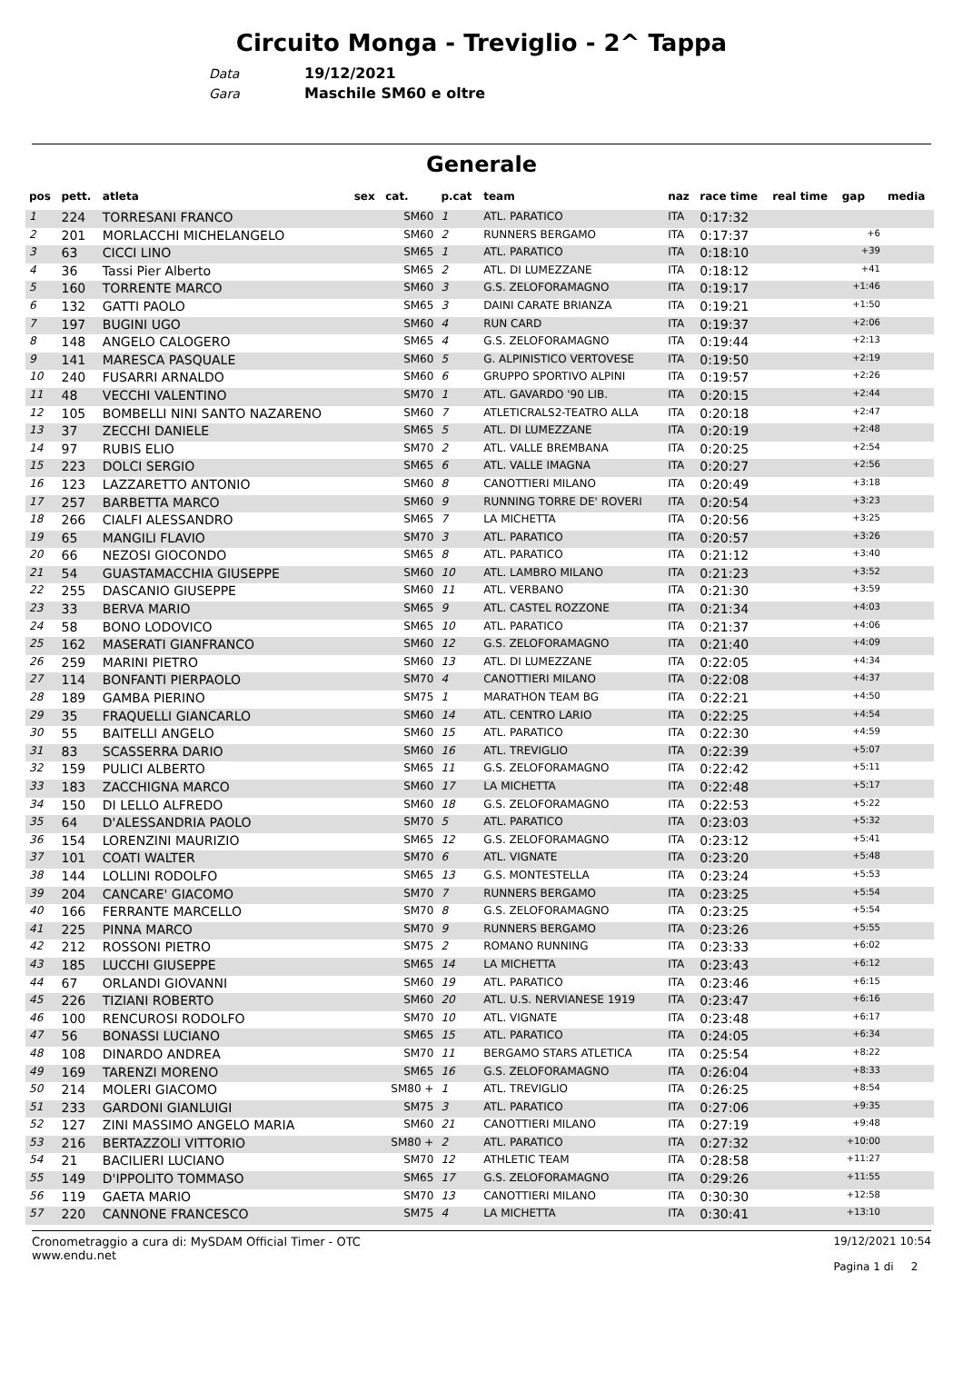Circuito Monga - Treviglio - 2^ Tappa
Data 19/12/2021
Gara Maschile SM60 e oltre
Generale
| pos | pett. | atleta | sex | cat. | p.cat | team | naz | race time | real time | gap | media |
| --- | --- | --- | --- | --- | --- | --- | --- | --- | --- | --- | --- |
| 1 | 224 | TORRESANI FRANCO | | SM60 | 1 | ATL. PARATICO | ITA | 0:17:32 | | | |
| 2 | 201 | MORLACCHI MICHELANGELO | | SM60 | 2 | RUNNERS BERGAMO | ITA | 0:17:37 | | +6 | |
| 3 | 63 | CICCI LINO | | SM65 | 1 | ATL. PARATICO | ITA | 0:18:10 | | +39 | |
| 4 | 36 | Tassi Pier Alberto | | SM65 | 2 | ATL. DI LUMEZZANE | ITA | 0:18:12 | | +41 | |
| 5 | 160 | TORRENTE MARCO | | SM60 | 3 | G.S. ZELOFORAMAGNO | ITA | 0:19:17 | | +1:46 | |
| 6 | 132 | GATTI PAOLO | | SM65 | 3 | DAINI CARATE BRIANZA | ITA | 0:19:21 | | +1:50 | |
| 7 | 197 | BUGINI UGO | | SM60 | 4 | RUN CARD | ITA | 0:19:37 | | +2:06 | |
| 8 | 148 | ANGELO CALOGERO | | SM65 | 4 | G.S. ZELOFORAMAGNO | ITA | 0:19:44 | | +2:13 | |
| 9 | 141 | MARESCA PASQUALE | | SM60 | 5 | G. ALPINISTICO VERTOVESE | ITA | 0:19:50 | | +2:19 | |
| 10 | 240 | FUSARRI ARNALDO | | SM60 | 6 | GRUPPO SPORTIVO ALPINI | ITA | 0:19:57 | | +2:26 | |
| 11 | 48 | VECCHI VALENTINO | | SM70 | 1 | ATL. GAVARDO '90 LIB. | ITA | 0:20:15 | | +2:44 | |
| 12 | 105 | BOMBELLI NINI SANTO NAZARENO | | SM60 | 7 | ATLETICRALS2-TEATRO ALLA | ITA | 0:20:18 | | +2:47 | |
| 13 | 37 | ZECCHI DANIELE | | SM65 | 5 | ATL. DI LUMEZZANE | ITA | 0:20:19 | | +2:48 | |
| 14 | 97 | RUBIS ELIO | | SM70 | 2 | ATL. VALLE BREMBANA | ITA | 0:20:25 | | +2:54 | |
| 15 | 223 | DOLCI SERGIO | | SM65 | 6 | ATL. VALLE IMAGNA | ITA | 0:20:27 | | +2:56 | |
| 16 | 123 | LAZZARETTO ANTONIO | | SM60 | 8 | CANOTTIERI MILANO | ITA | 0:20:49 | | +3:18 | |
| 17 | 257 | BARBETTA MARCO | | SM60 | 9 | RUNNING TORRE DE' ROVERI | ITA | 0:20:54 | | +3:23 | |
| 18 | 266 | CIALFI ALESSANDRO | | SM65 | 7 | LA MICHETTA | ITA | 0:20:56 | | +3:25 | |
| 19 | 65 | MANGILI FLAVIO | | SM70 | 3 | ATL. PARATICO | ITA | 0:20:57 | | +3:26 | |
| 20 | 66 | NEZOSI GIOCONDO | | SM65 | 8 | ATL. PARATICO | ITA | 0:21:12 | | +3:40 | |
| 21 | 54 | GUASTAMACCHIA GIUSEPPE | | SM60 | 10 | ATL. LAMBRO MILANO | ITA | 0:21:23 | | +3:52 | |
| 22 | 255 | DASCANIO GIUSEPPE | | SM60 | 11 | ATL. VERBANO | ITA | 0:21:30 | | +3:59 | |
| 23 | 33 | BERVA MARIO | | SM65 | 9 | ATL. CASTEL ROZZONE | ITA | 0:21:34 | | +4:03 | |
| 24 | 58 | BONO LODOVICO | | SM65 | 10 | ATL. PARATICO | ITA | 0:21:37 | | +4:06 | |
| 25 | 162 | MASERATI GIANFRANCO | | SM60 | 12 | G.S. ZELOFORAMAGNO | ITA | 0:21:40 | | +4:09 | |
| 26 | 259 | MARINI PIETRO | | SM60 | 13 | ATL. DI LUMEZZANE | ITA | 0:22:05 | | +4:34 | |
| 27 | 114 | BONFANTI PIERPAOLO | | SM70 | 4 | CANOTTIERI MILANO | ITA | 0:22:08 | | +4:37 | |
| 28 | 189 | GAMBA PIERINO | | SM75 | 1 | MARATHON TEAM BG | ITA | 0:22:21 | | +4:50 | |
| 29 | 35 | FRAQUELLI GIANCARLO | | SM60 | 14 | ATL. CENTRO LARIO | ITA | 0:22:25 | | +4:54 | |
| 30 | 55 | BAITELLI ANGELO | | SM60 | 15 | ATL. PARATICO | ITA | 0:22:30 | | +4:59 | |
| 31 | 83 | SCASSERRA DARIO | | SM60 | 16 | ATL. TREVIGLIO | ITA | 0:22:39 | | +5:07 | |
| 32 | 159 | PULICI ALBERTO | | SM65 | 11 | G.S. ZELOFORAMAGNO | ITA | 0:22:42 | | +5:11 | |
| 33 | 183 | ZACCHIGNA MARCO | | SM60 | 17 | LA MICHETTA | ITA | 0:22:48 | | +5:17 | |
| 34 | 150 | DI LELLO ALFREDO | | SM60 | 18 | G.S. ZELOFORAMAGNO | ITA | 0:22:53 | | +5:22 | |
| 35 | 64 | D'ALESSANDRIA PAOLO | | SM70 | 5 | ATL. PARATICO | ITA | 0:23:03 | | +5:32 | |
| 36 | 154 | LORENZINI MAURIZIO | | SM65 | 12 | G.S. ZELOFORAMAGNO | ITA | 0:23:12 | | +5:41 | |
| 37 | 101 | COATI WALTER | | SM70 | 6 | ATL. VIGNATE | ITA | 0:23:20 | | +5:48 | |
| 38 | 144 | LOLLINI RODOLFO | | SM65 | 13 | G.S. MONTESTELLA | ITA | 0:23:24 | | +5:53 | |
| 39 | 204 | CANCARE' GIACOMO | | SM70 | 7 | RUNNERS BERGAMO | ITA | 0:23:25 | | +5:54 | |
| 40 | 166 | FERRANTE MARCELLO | | SM70 | 8 | G.S. ZELOFORAMAGNO | ITA | 0:23:25 | | +5:54 | |
| 41 | 225 | PINNA MARCO | | SM70 | 9 | RUNNERS BERGAMO | ITA | 0:23:26 | | +5:55 | |
| 42 | 212 | ROSSONI PIETRO | | SM75 | 2 | ROMANO RUNNING | ITA | 0:23:33 | | +6:02 | |
| 43 | 185 | LUCCHI GIUSEPPE | | SM65 | 14 | LA MICHETTA | ITA | 0:23:43 | | +6:12 | |
| 44 | 67 | ORLANDI GIOVANNI | | SM60 | 19 | ATL. PARATICO | ITA | 0:23:46 | | +6:15 | |
| 45 | 226 | TIZIANI ROBERTO | | SM60 | 20 | ATL. U.S. NERVIANESE 1919 | ITA | 0:23:47 | | +6:16 | |
| 46 | 100 | RENCUROSI RODOLFO | | SM70 | 10 | ATL. VIGNATE | ITA | 0:23:48 | | +6:17 | |
| 47 | 56 | BONASSI LUCIANO | | SM65 | 15 | ATL. PARATICO | ITA | 0:24:05 | | +6:34 | |
| 48 | 108 | DINARDO ANDREA | | SM70 | 11 | BERGAMO STARS ATLETICA | ITA | 0:25:54 | | +8:22 | |
| 49 | 169 | TARENZI MORENO | | SM65 | 16 | G.S. ZELOFORAMAGNO | ITA | 0:26:04 | | +8:33 | |
| 50 | 214 | MOLERI GIACOMO | | SM80 + | 1 | ATL. TREVIGLIO | ITA | 0:26:25 | | +8:54 | |
| 51 | 233 | GARDONI GIANLUIGI | | SM75 | 3 | ATL. PARATICO | ITA | 0:27:06 | | +9:35 | |
| 52 | 127 | ZINI MASSIMO ANGELO MARIA | | SM60 | 21 | CANOTTIERI MILANO | ITA | 0:27:19 | | +9:48 | |
| 53 | 216 | BERTAZZOLI VITTORIO | | SM80 + | 2 | ATL. PARATICO | ITA | 0:27:32 | | +10:00 | |
| 54 | 21 | BACILIERI LUCIANO | | SM70 | 12 | ATHLETIC TEAM | ITA | 0:28:58 | | +11:27 | |
| 55 | 149 | D'IPPOLITO TOMMASO | | SM65 | 17 | G.S. ZELOFORAMAGNO | ITA | 0:29:26 | | +11:55 | |
| 56 | 119 | GAETA MARIO | | SM70 | 13 | CANOTTIERI MILANO | ITA | 0:30:30 | | +12:58 | |
| 57 | 220 | CANNONE FRANCESCO | | SM75 | 4 | LA MICHETTA | ITA | 0:30:41 | | +13:10 | |
Cronometraggio a cura di: MySDAM Official Timer - OTC
www.endu.net
19/12/2021 10:54
Pagina 1 di 2